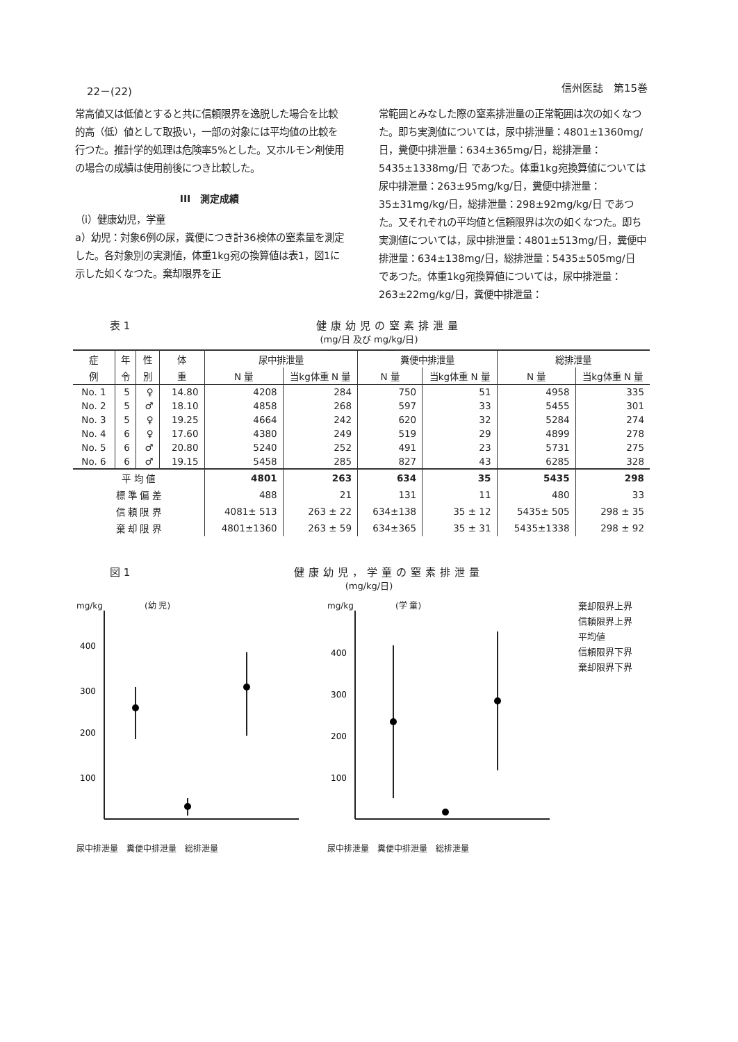22－(22) 信州医誌　第15巻
常高値又は低値とすると共に信頼限界を逸脱した場合を比較的高（低）値として取扱い，一部の対象には平均値の比較を行つた。推計学的処理は危険率5%とした。又ホルモン剤使用の場合の成績は使用前後につき比較した。
III　測定成績
（i）健康幼児，学童
a）幼児：対象6例の尿，糞便につき計36検体の窒素量を測定した。各対象別の実測値，体重1kg宛の換算値は表1，図1に示した如くなつた。棄却限界を正
常範囲とみなした際の窒素排泄量の正常範囲は次の如くなつた。即ち実測値については，尿中排泄量：4801±1360mg/日，糞便中排泄量：634±365mg/日，総排泄量：5435±1338mg/日 であつた。体重1kg宛換算値については尿中排泄量：263±95mg/kg/日，糞便中排泄量：35±31mg/kg/日，総排泄量：298±92mg/kg/日 であつた。又それぞれの平均値と信頼限界は次の如くなつた。即ち実測値については，尿中排泄量：4801±513mg/日，糞便中排泄量：634±138mg/日，総排泄量：5435±505mg/日 であつた。体重1kg宛換算値については，尿中排泄量：263±22mg/kg/日，糞便中排泄量：
表 1 健康幼児の窒素排泄量
(mg/日 及び mg/kg/日)
| 症 | 年 | 性 | 体 | 尿中排泄量 | | 糞便中排泄量 | | 総排泄量 | |
| --- | --- | --- | --- | --- | --- | --- | --- | --- | --- |
| 例 | 令 | 別 | 重 | N 量 | 当kg体重 N 量 | N 量 | 当kg体重 N 量 | N 量 | 当kg体重 N 量 |
| No. 1 | 5 | ♀ | 14.80 | 4208 | 284 | 750 | 51 | 4958 | 335 |
| No. 2 | 5 | ♂ | 18.10 | 4858 | 268 | 597 | 33 | 5455 | 301 |
| No. 3 | 5 | ♀ | 19.25 | 4664 | 242 | 620 | 32 | 5284 | 274 |
| No. 4 | 6 | ♀ | 17.60 | 4380 | 249 | 519 | 29 | 4899 | 278 |
| No. 5 | 6 | ♂ | 20.80 | 5240 | 252 | 491 | 23 | 5731 | 275 |
| No. 6 | 6 | ♂ | 19.15 | 5458 | 285 | 827 | 43 | 6285 | 328 |
| 平 均 値 | | | | 4801 | 263 | 634 | 35 | 5435 | 298 |
| 標 準 偏 差 | | | | 488 | 21 | 131 | 11 | 480 | 33 |
| 信 頼 限 界 | | | | 4081± 513 | 263 ± 22 | 634±138 | 35 ± 12 | 5435± 505 | 298 ± 35 |
| 棄 却 限 界 | | | | 4801±1360 | 263 ± 59 | 634±365 | 35 ± 31 | 5435±1338 | 298 ± 92 |
図 1 健康幼児，学童の窒素排泄量
(mg/kg/日)
mg/kg　　　　　(幼 児)
400
300
200
100
尿中排泄量　糞便中排泄量　総排泄量
mg/kg　　　　　(学 童)
400
300
200
100
尿中排泄量　糞便中排泄量　総排泄量
棄却限界上界
信頼限界上界
平均値
信頼限界下界
棄却限界下界